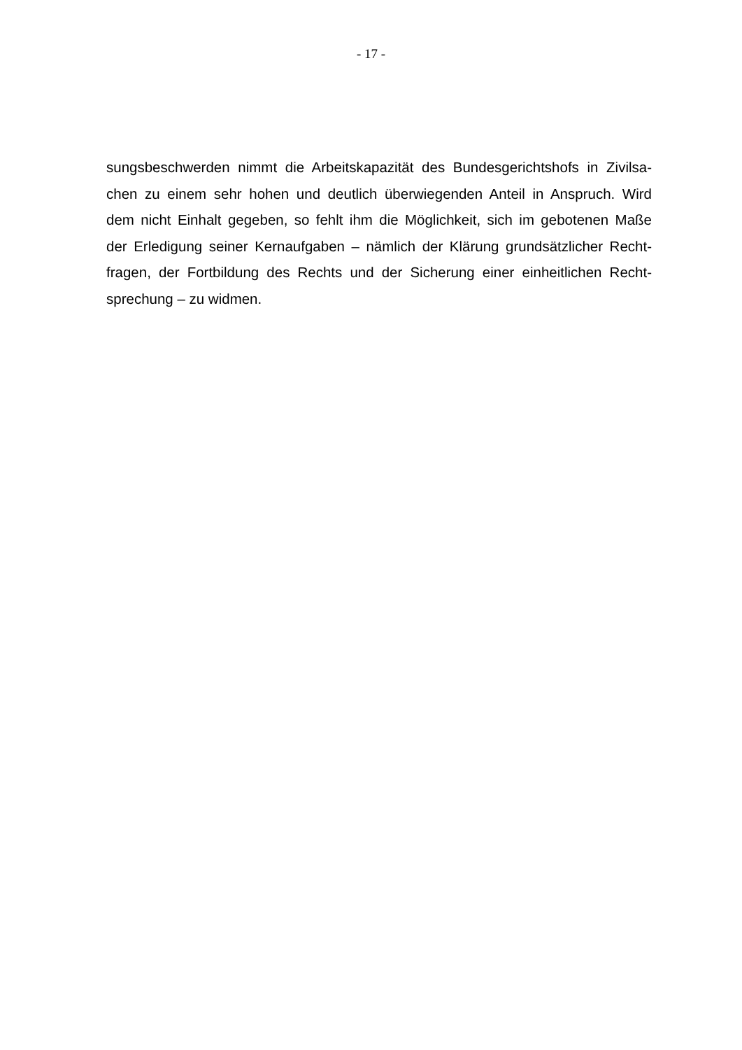- 17 -
sungsbeschwerden nimmt die Arbeitskapazität des Bundesgerichtshofs in Zivilsa-
chen zu einem sehr hohen und deutlich überwiegenden Anteil in Anspruch. Wird
dem nicht Einhalt gegeben, so fehlt ihm die Möglichkeit, sich im gebotenen Maße
der Erledigung seiner Kernaufgaben – nämlich der Klärung grundsätzlicher Recht-
fragen, der Fortbildung des Rechts und der Sicherung einer einheitlichen Recht-
sprechung – zu widmen.